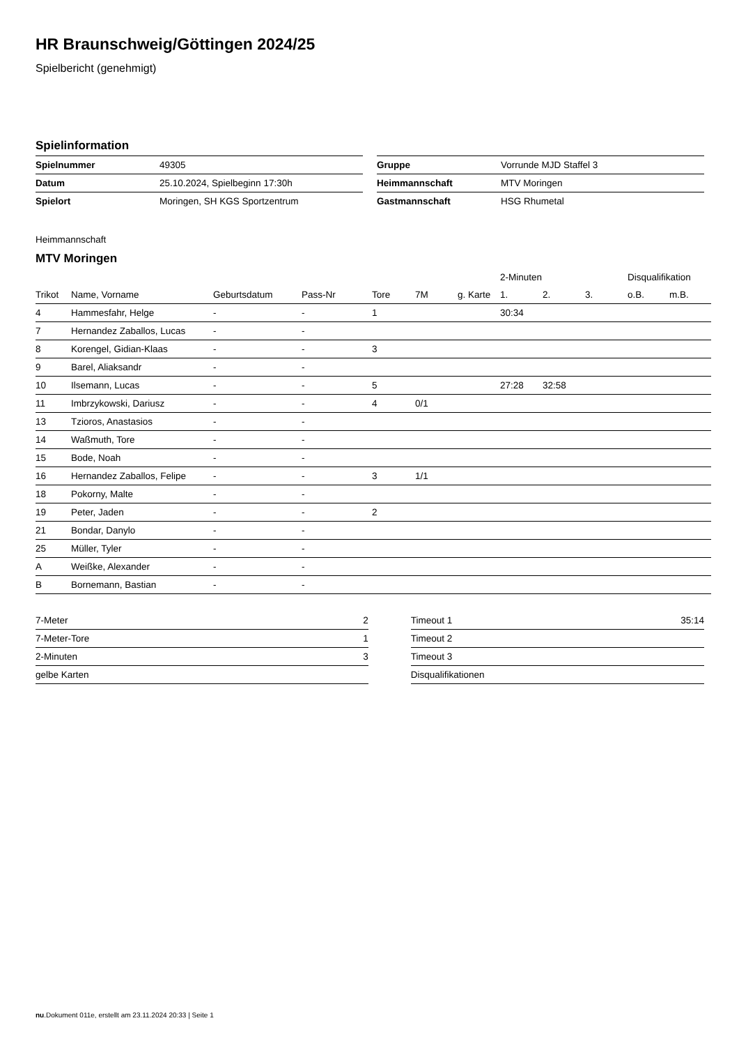HR Braunschweig/Göttingen 2024/25
Spielbericht (genehmigt)
Spielinformation
| Spielnummer | 49305 |
| Datum | 25.10.2024, Spielbeginn 17:30h |
| Spielort | Moringen, SH KGS Sportzentrum |
| Gruppe | Vorrunde MJD Staffel 3 |
| Heimmannschaft | MTV Moringen |
| Gastmannschaft | HSG Rhumetal |
Heimmannschaft
MTV Moringen
| | | | | | | | 2-Minuten | | | Disqualifikation | |
| --- | --- | --- | --- | --- | --- | --- | --- | --- | --- | --- | --- |
| Trikot | Name, Vorname | Geburtsdatum | Pass-Nr | Tore | 7M | g. Karte | 1. | 2. | 3. | o.B. | m.B. |
| 4 | Hammesfahr, Helge | - | - | 1 | | | 30:34 | | | | |
| 7 | Hernandez Zaballos, Lucas | - | - | | | | | | | | |
| 8 | Korengel, Gidian-Klaas | - | - | 3 | | | | | | | |
| 9 | Barel, Aliaksandr | - | - | | | | | | | | |
| 10 | Ilsemann, Lucas | - | - | 5 | | | 27:28 | 32:58 | | | |
| 11 | Imbrzykowski, Dariusz | - | - | 4 | 0/1 | | | | | | |
| 13 | Tzioros, Anastasios | - | - | | | | | | | | |
| 14 | Waßmuth, Tore | - | - | | | | | | | | |
| 15 | Bode, Noah | - | - | | | | | | | | |
| 16 | Hernandez Zaballos, Felipe | - | - | 3 | 1/1 | | | | | | |
| 18 | Pokorny, Malte | - | - | | | | | | | | |
| 19 | Peter, Jaden | - | - | 2 | | | | | | | |
| 21 | Bondar, Danylo | - | - | | | | | | | | |
| 25 | Müller, Tyler | - | - | | | | | | | | |
| A | Weißke, Alexander | - | - | | | | | | | | |
| B | Bornemann, Bastian | - | - | | | | | | | | |
| 7-Meter | 2 |
| 7-Meter-Tore | 1 |
| 2-Minuten | 3 |
| gelbe Karten | |
| Timeout 1 | 35:14 |
| Timeout 2 | |
| Timeout 3 | |
| Disqualifikationen | |
nu.Dokument 011e, erstellt am 23.11.2024 20:33 | Seite 1